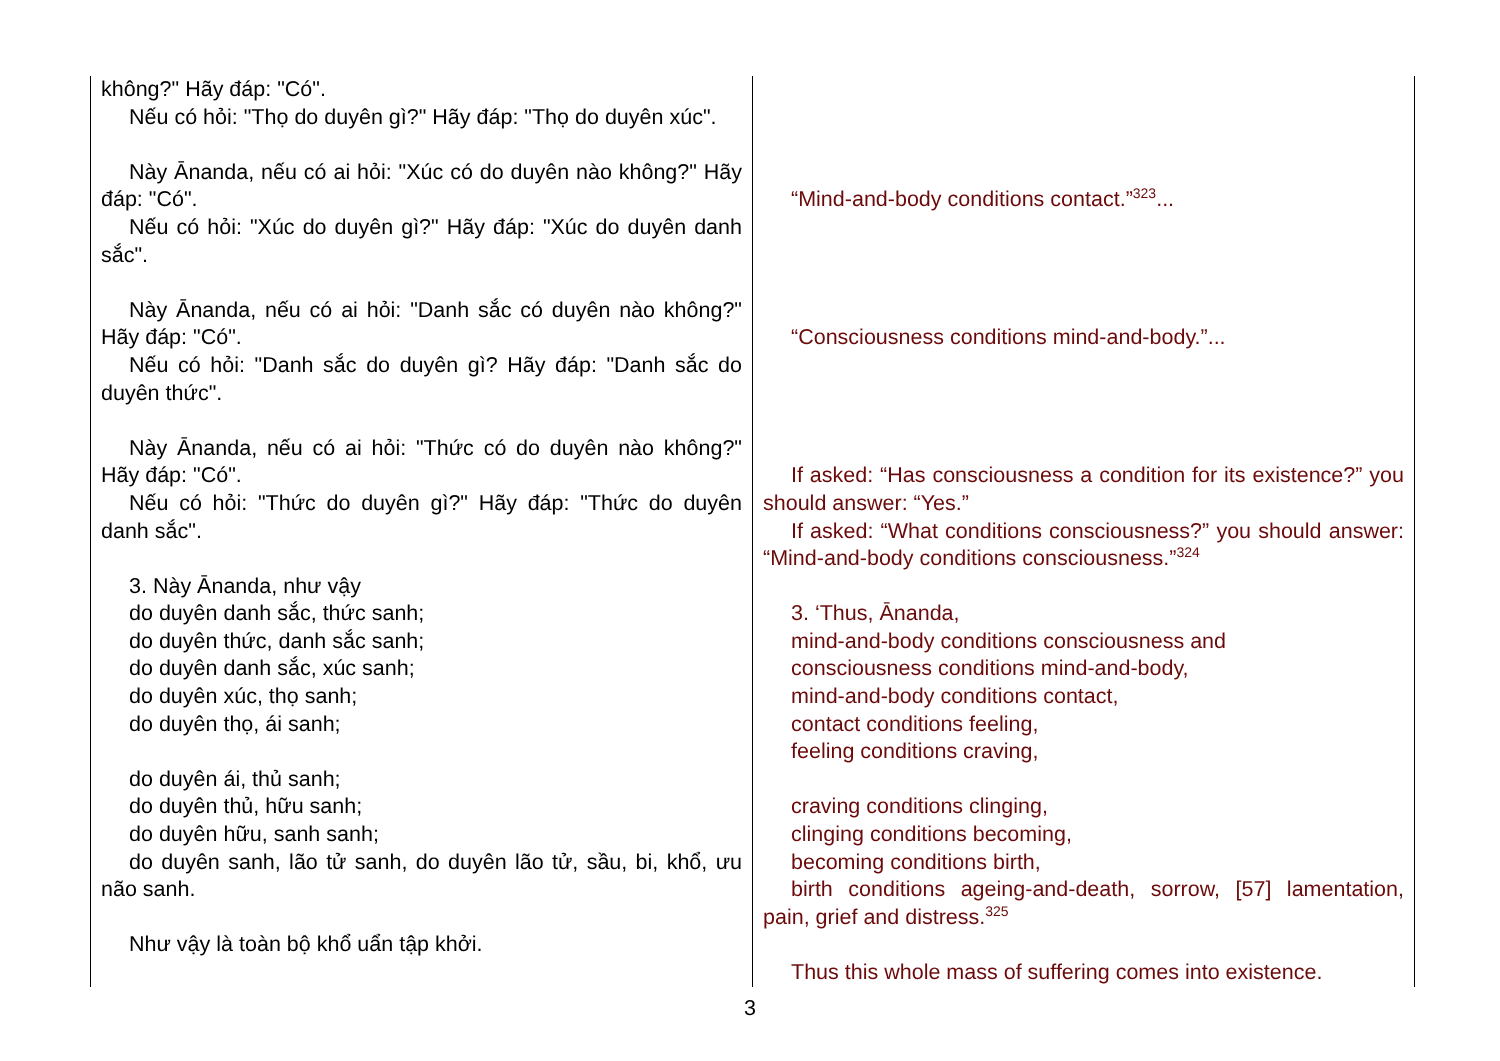| không?" Hãy đáp: "Có". Nếu có hỏi: "Thọ do duyên gì?" Hãy đáp: "Thọ do duyên xúc". Này Ānanda, nếu có ai hỏi: "Xúc có do duyên nào không?" Hãy đáp: "Có". Nếu có hỏi: "Xúc do duyên gì?" Hãy đáp: "Xúc do duyên danh sắc". Này Ānanda, nếu có ai hỏi: "Danh sắc có duyên nào không?" Hãy đáp: "Có". Nếu có hỏi: "Danh sắc do duyên gì? Hãy đáp: "Danh sắc do duyên thức". Này Ānanda, nếu có ai hỏi: "Thức có do duyên nào không?" Hãy đáp: "Có". Nếu có hỏi: "Thức do duyên gì?" Hãy đáp: "Thức do duyên danh sắc". 3. Này Ānanda, như vậy do duyên danh sắc, thức sanh; do duyên thức, danh sắc sanh; do duyên danh sắc, xúc sanh; do duyên xúc, thọ sanh; do duyên thọ, ái sanh; do duyên ái, thủ sanh; do duyên thủ, hữu sanh; do duyên hữu, sanh sanh; do duyên sanh, lão tử sanh, do duyên lão tử, sầu, bi, khổ, ưu não sanh. Như vậy là toàn bộ khổ uẩn tập khởi. | “Mind-and-body conditions contact.”<sup>323</sup>... “Consciousness conditions mind-and-body.”... If asked: “Has consciousness a condition for its existence?” you should answer: “Yes.” If asked: “What conditions consciousness?” you should answer: “Mind-and-body conditions consciousness.”<sup>324</sup> 3. ‘Thus, Ānanda, mind-and-body conditions consciousness and consciousness conditions mind-and-body, mind-and-body conditions contact, contact conditions feeling, feeling conditions craving, craving conditions clinging, clinging conditions becoming, becoming conditions birth, birth conditions ageing-and-death, sorrow, [57] lamentation, pain, grief and distress.<sup>325</sup> Thus this whole mass of suffering comes into existence. |
3